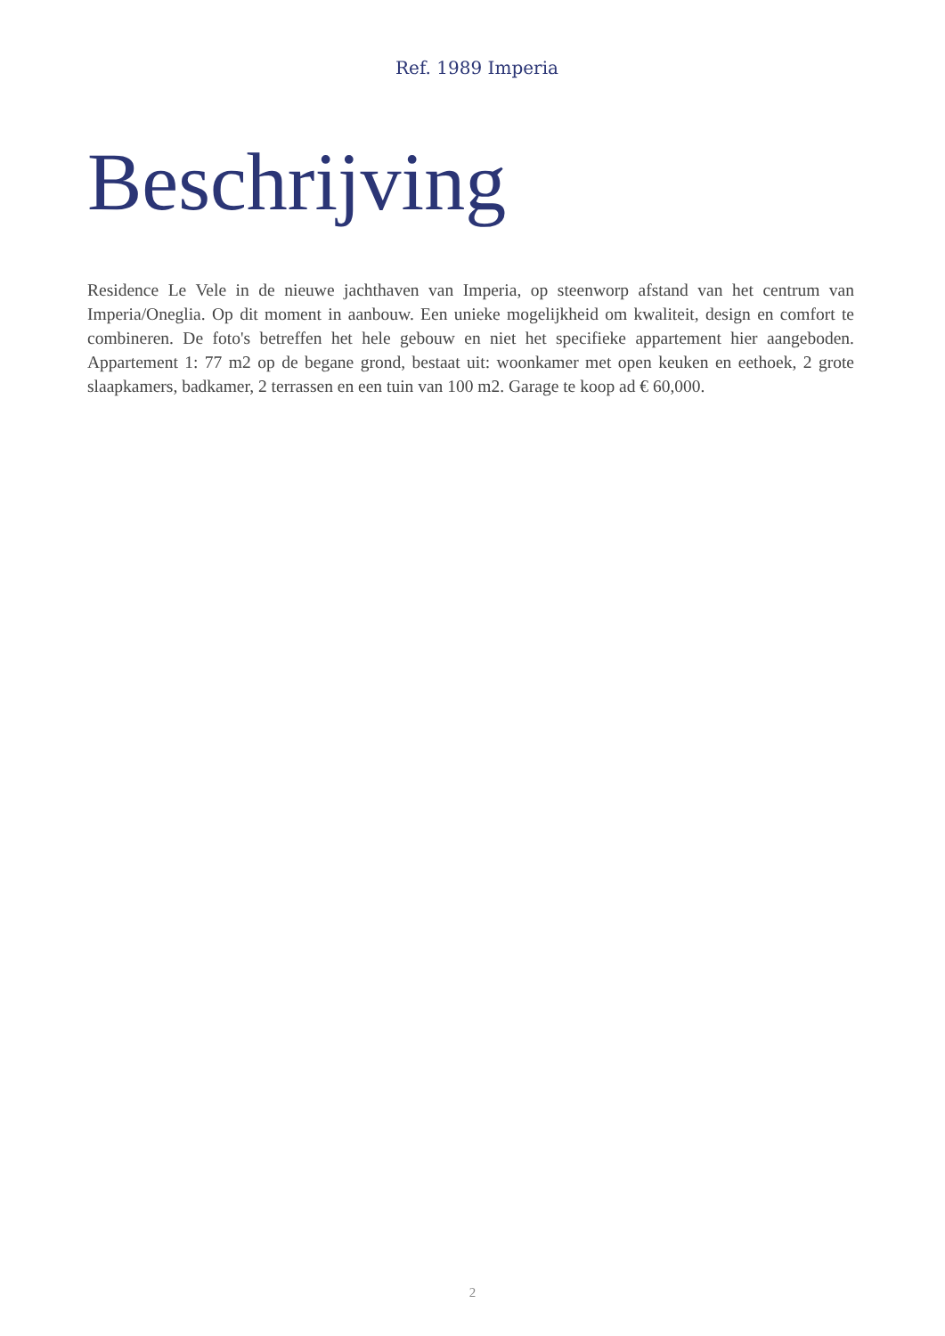Ref. 1989 Imperia
Beschrijving
Residence Le Vele in de nieuwe jachthaven van Imperia, op steenworp afstand van het centrum van Imperia/Oneglia. Op dit moment in aanbouw. Een unieke mogelijkheid om kwaliteit, design en comfort te combineren. De foto's betreffen het hele gebouw en niet het specifieke appartement hier aangeboden. Appartement 1: 77 m2 op de begane grond, bestaat uit: woonkamer met open keuken en eethoek, 2 grote slaapkamers, badkamer, 2 terrassen en een tuin van 100 m2. Garage te koop ad € 60,000.
2